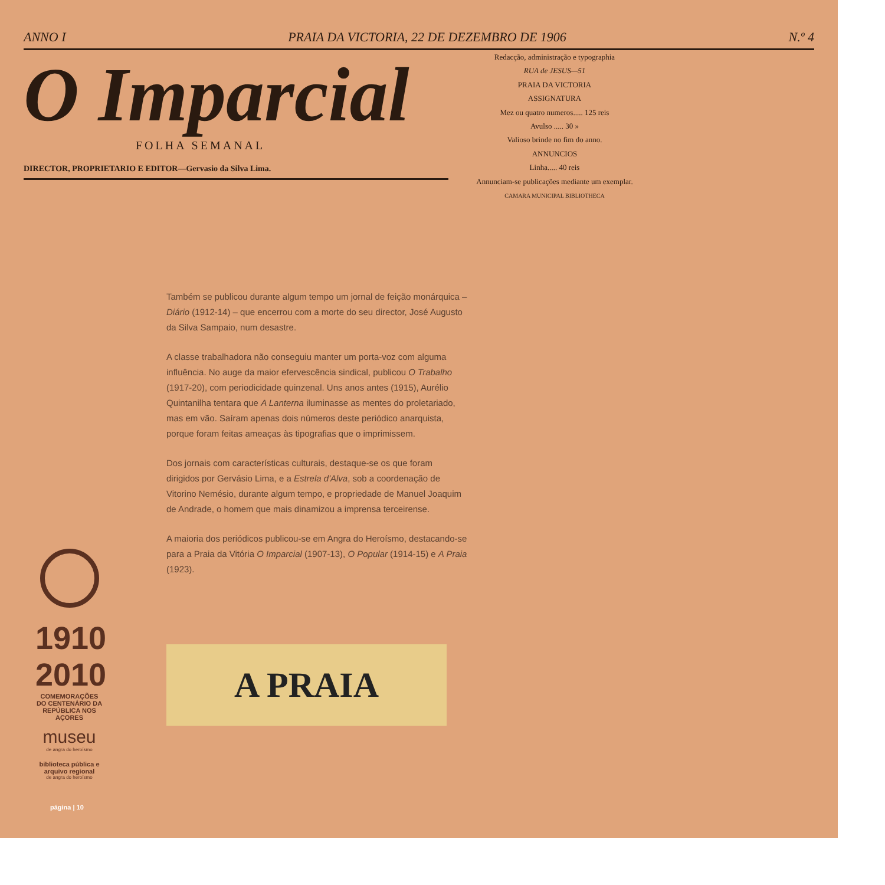ANNO I PRAIA DA VICTORIA, 22 DE DEZEMBRO DE 1906 N.º 4
O Imparcial
FOLHA SEMANAL
DIRECTOR, PROPRIETARIO E EDITOR—Gervasio da Silva Lima.
Redacção, administração e typographia
RUA de JESUS—51
PRAIA DA VICTORIA
ASSIGNATURA
Mez ou quatro numeros..... 125 reis
Avulso ..... 30 »
Valioso brinde no fim do anno.
ANNUNCIOS
Linha..... 40 reis
Annunciam-se publicações mediante um exemplar.
CAMARA MUNICIPAL BIBLIOTHECA
Também se publicou durante algum tempo um jornal de feição monárquica – Diário (1912-14) – que encerrou com a morte do seu director, José Augusto da Silva Sampaio, num desastre.
A classe trabalhadora não conseguiu manter um porta-voz com alguma influência. No auge da maior efervescência sindical, publicou O Trabalho (1917-20), com periodicidade quinzenal. Uns anos antes (1915), Aurélio Quintanilha tentara que A Lanterna iluminasse as mentes do proletariado, mas em vão. Saíram apenas dois números deste periódico anarquista, porque foram feitas ameaças às tipografias que o imprimissem.
Dos jornais com características culturais, destaque-se os que foram dirigidos por Gervásio Lima, e a Estrela d'Alva, sob a coordenação de Vitorino Nemésio, durante algum tempo, e propriedade de Manuel Joaquim de Andrade, o homem que mais dinamizou a imprensa terceirense.
A maioria dos periódicos publicou-se em Angra do Heroísmo, destacando-se para a Praia da Vitória O Imparcial (1907-13), O Popular (1914-15) e A Praia (1923).
1910 2010
COMEMORAÇÕES DO CENTENÁRIO DA REPÚBLICA NOS AÇORES
museu
de angra do heroísmo
biblioteca pública e arquivo regional
de angra do heroísmo
A PRAIA
página | 10